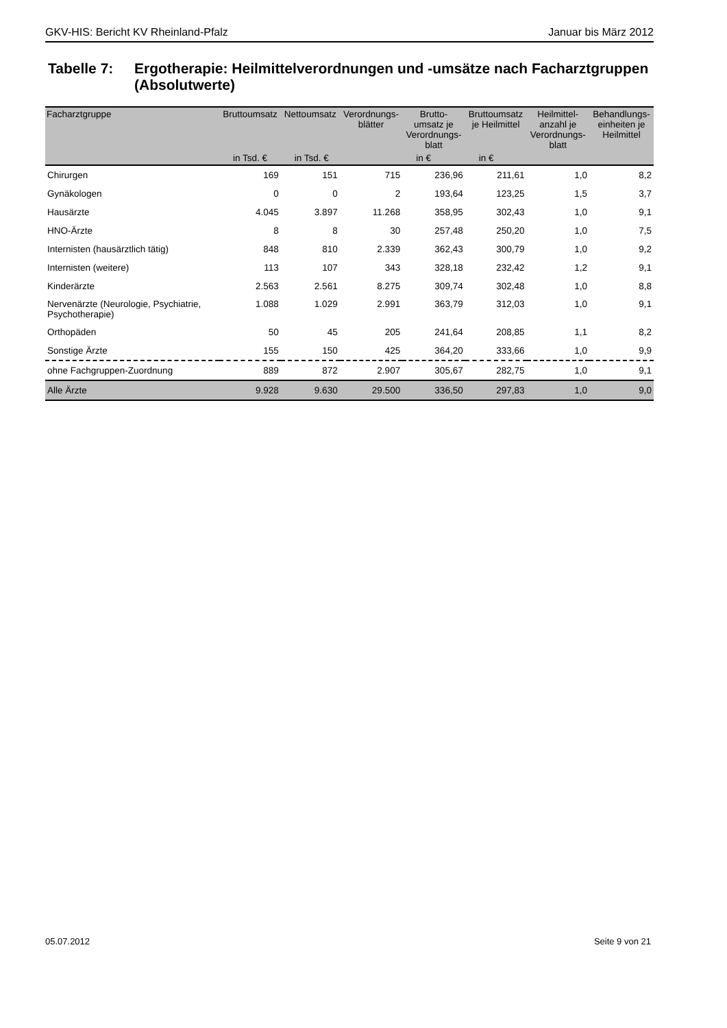GKV-HIS: Bericht KV Rheinland-Pfalz Januar bis März 2012
Tabelle 7: Ergotherapie: Heilmittelverordnungen und -umsätze nach Facharztgruppen
(Absolutwerte)
| Facharztgruppe | Bruttoumsatz | Nettoumsatz | Verordnungs- blätter | Brutto- umsatz je Verordnungs- blatt | Bruttoumsatz je Heilmittel | Heilmittel- anzahl je Verordnungs- blatt | Behandlungs- einheiten je Heilmittel |
| --- | --- | --- | --- | --- | --- | --- | --- |
| | in Tsd. € | in Tsd. € | | in € | in € | | |
| Chirurgen | 169 | 151 | 715 | 236,96 | 211,61 | 1,0 | 8,2 |
| Gynäkologen | 0 | 0 | 2 | 193,64 | 123,25 | 1,5 | 3,7 |
| Hausärzte | 4.045 | 3.897 | 11.268 | 358,95 | 302,43 | 1,0 | 9,1 |
| HNO-Ärzte | 8 | 8 | 30 | 257,48 | 250,20 | 1,0 | 7,5 |
| Internisten (hausärztlich tätig) | 848 | 810 | 2.339 | 362,43 | 300,79 | 1,0 | 9,2 |
| Internisten (weitere) | 113 | 107 | 343 | 328,18 | 232,42 | 1,2 | 9,1 |
| Kinderärzte | 2.563 | 2.561 | 8.275 | 309,74 | 302,48 | 1,0 | 8,8 |
| Nervenärzte (Neurologie, Psychiatrie, Psychotherapie) | 1.088 | 1.029 | 2.991 | 363,79 | 312,03 | 1,0 | 9,1 |
| Orthopäden | 50 | 45 | 205 | 241,64 | 208,85 | 1,1 | 8,2 |
| Sonstige Ärzte | 155 | 150 | 425 | 364,20 | 333,66 | 1,0 | 9,9 |
| ohne Fachgruppen-Zuordnung | 889 | 872 | 2.907 | 305,67 | 282,75 | 1,0 | 9,1 |
| Alle Ärzte | 9.928 | 9.630 | 29.500 | 336,50 | 297,83 | 1,0 | 9,0 |
05.07.2012 Seite 9 von 21